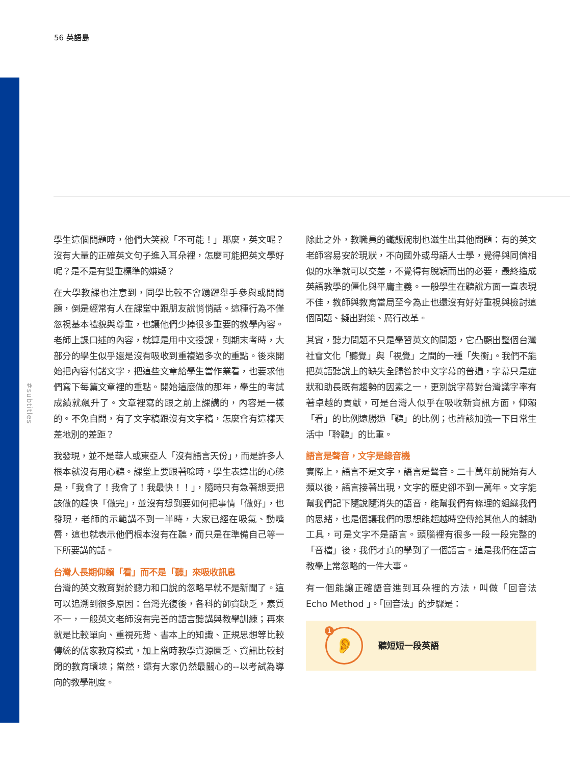56 英語島
#subtitles
學生這個問題時，他們大笑說「不可能！」那麼，英文呢？沒有大量的正確英文句子進入耳朵裡，怎麼可能把英文學好呢？是不是有雙重標準的嫌疑？
在大學教課也注意到，同學比較不會踴躍舉手參與或問問題，倒是經常有人在課堂中跟朋友說悄悄話。這種行為不僅忽視基本禮貌與尊重，也讓他們少掉很多重要的教學內容。老師上課口述的內容，就算是用中文授課，到期末考時，大部分的學生似乎還是沒有吸收到重複過多次的重點。後來開始把內容付諸文字，把這些文章給學生當作業看，也要求他們寫下每篇文章裡的重點。開始這麼做的那年，學生的考試成績就飆升了。文章裡寫的跟之前上課講的，內容是一樣的。不免自問，有了文字稿跟沒有文字稿，怎麼會有這樣天差地別的差距？
我發現，並不是華人或東亞人「沒有語言天份」，而是許多人根本就沒有用心聽。課堂上要跟著唸時，學生表達出的心態是，「我會了！我會了！我最快！！」，隨時只有急著想要把該做的趕快「做完」，並沒有想到要如何把事情「做好」，也發現，老師的示範講不到一半時，大家已經在吸氣、動嘴唇，這也就表示他們根本沒有在聽，而只是在準備自己等一下所要講的話。
台灣人長期仰賴「看」而不是「聽」來吸收訊息
台灣的英文教育對於聽力和口說的忽略早就不是新聞了。這可以追溯到很多原因：台灣光復後，各科的師資缺乏，素質不一，一般英文老師沒有完善的語言聽講與教學訓練；再來就是比較單向、重視死背、書本上的知識、正規思想等比較傳統的儒家教育模式，加上當時教學資源匱乏、資訊比較封閉的教育環境；當然，還有大家仍然最關心的--以考試為導向的教學制度。
除此之外，教職員的鐵飯碗制也滋生出其他問題：有的英文老師容易安於現狀，不向國外或母語人士學，覺得與同儕相似的水準就可以交差，不覺得有脫穎而出的必要，最終造成英語教學的僵化與平庸主義。一般學生在聽說方面一直表現不佳，教師與教育當局至今為止也還沒有好好重視與檢討這個問題、擬出對策、厲行改革。
其實，聽力問題不只是學習英文的問題，它凸顯出整個台灣社會文化「聽覺」與「視覺」之間的一種「失衡」。我們不能把英語聽說上的缺失全歸咎於中文字幕的普遍，字幕只是症狀和助長既有趨勢的因素之一，更別說字幕對台灣識字率有著卓越的貢獻，可是台灣人似乎在吸收新資訊方面，仰賴「看」的比例遠勝過「聽」的比例；也許該加強一下日常生活中「聆聽」的比重。
語言是聲音，文字是錄音機
實際上，語言不是文字，語言是聲音。二十萬年前開始有人類以後，語言接著出現，文字的歷史卻不到一萬年。文字能幫我們記下隨說隨消失的語音，能幫我們有條理的組織我們的思緒，也是個讓我們的思想能超越時空傳給其他人的輔助工具，可是文字不是語言。頭腦裡有很多一段一段完整的「音檔」後，我們才真的學到了一個語言。這是我們在語言教學上常忽略的一件大事。
有一個能讓正確語音進到耳朵裡的方法，叫做「回音法 Echo Method 」。「回音法」的步驟是：
1 👂
聽短短一段英語